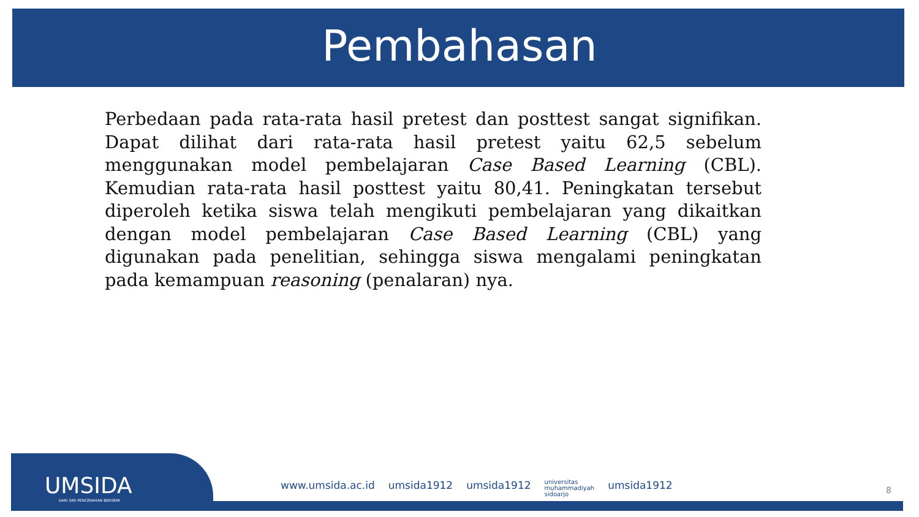Pembahasan
Perbedaan pada rata-rata hasil pretest dan posttest sangat signifikan. Dapat dilihat dari rata-rata hasil pretest yaitu 62,5 sebelum menggunakan model pembelajaran Case Based Learning (CBL). Kemudian rata-rata hasil posttest yaitu 80,41. Peningkatan tersebut diperoleh ketika siswa telah mengikuti pembelajaran yang dikaitkan dengan model pembelajaran Case Based Learning (CBL) yang digunakan pada penelitian, sehingga siswa mengalami peningkatan pada kemampuan reasoning (penalaran) nya.
UMSIDA
DARI SINI PENCERAHAN BERSEMI
www.umsida.ac.id umsida1912 umsida1912 universitas
muhammadiyah
sidoarjo umsida1912
8